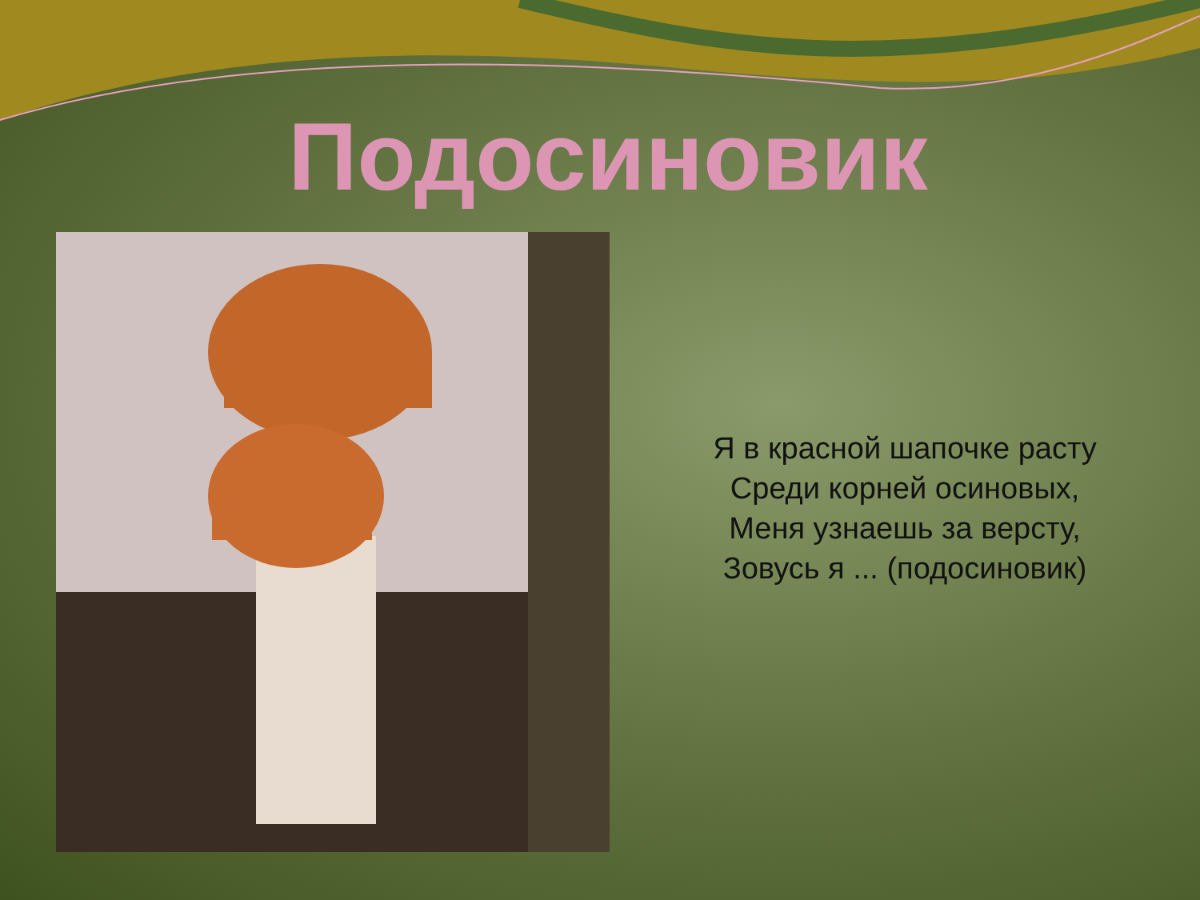Подосиновик
Я в красной шапочке расту
Среди корней осиновых,
Меня узнаешь за версту,
Зовусь я ... (подосиновик)